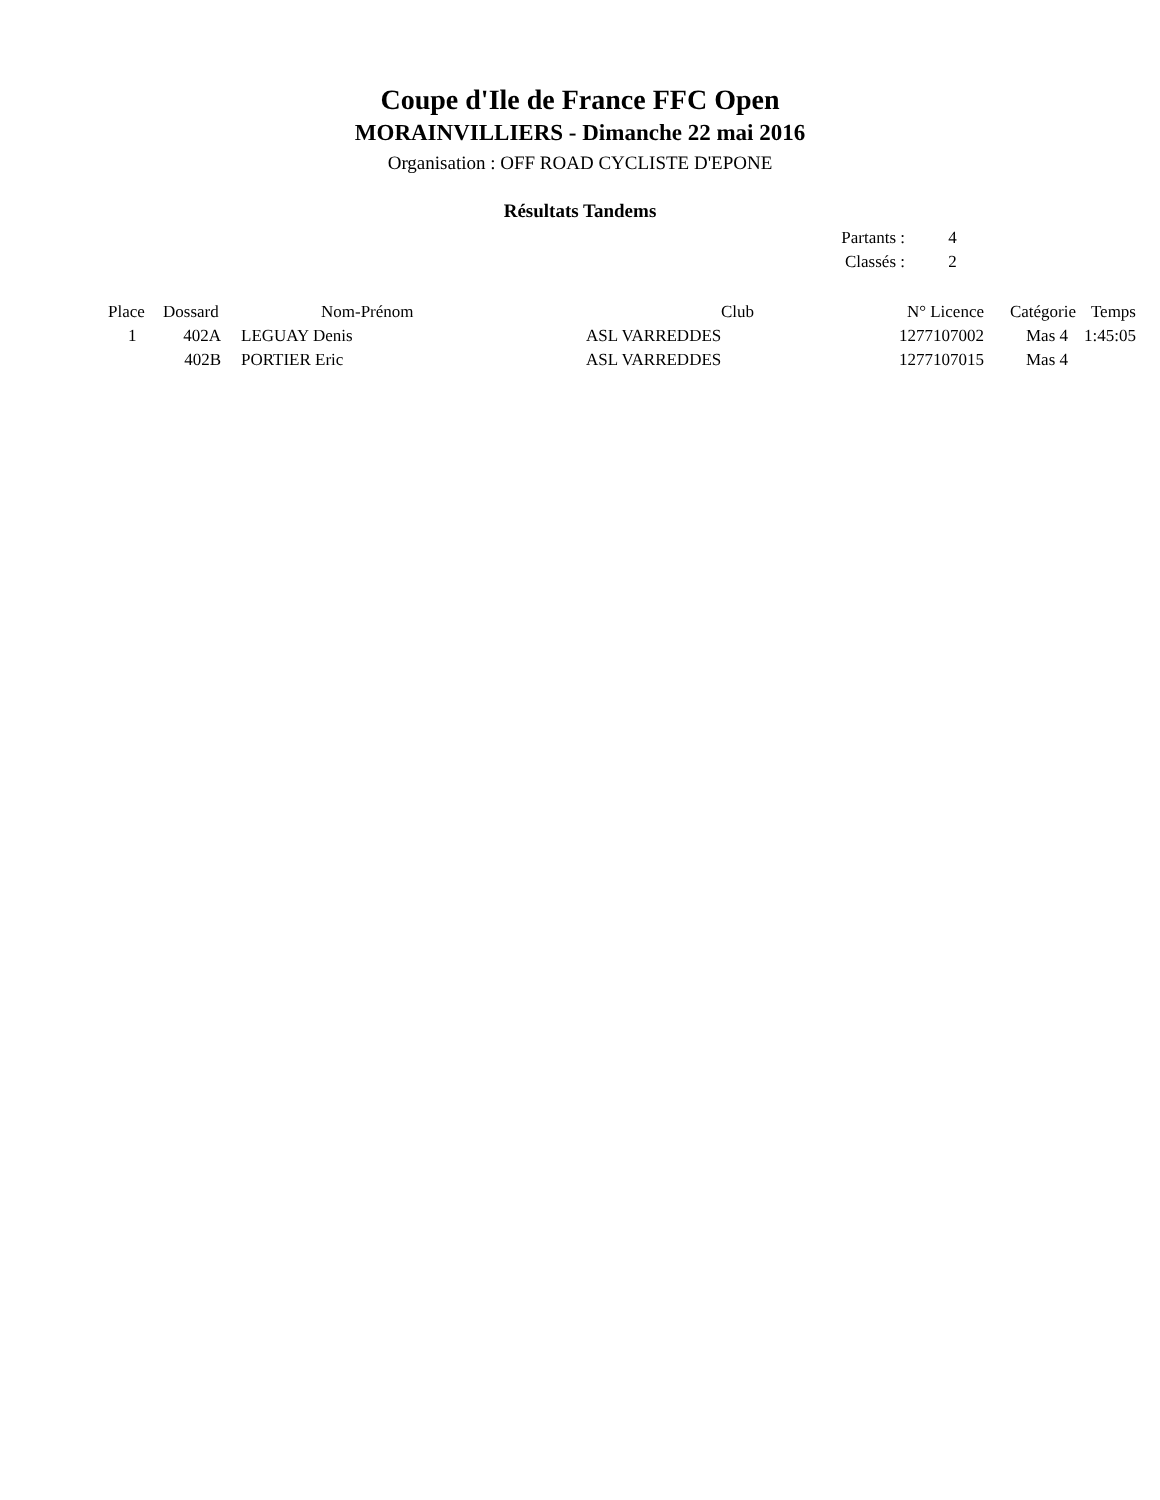Coupe d'Ile de France FFC Open
MORAINVILLIERS - Dimanche 22 mai 2016
Organisation : OFF ROAD CYCLISTE D'EPONE
Résultats Tandems
| Partants : | 4 |
| Classés : | 2 |
| Place | Dossard | Nom-Prénom | Club | N° Licence | Catégorie | Temps |
| --- | --- | --- | --- | --- | --- | --- |
| 1 | 402A | LEGUAY Denis | ASL VARREDDES | 1277107002 | Mas 4 | 1:45:05 |
| | 402B | PORTIER Eric | ASL VARREDDES | 1277107015 | Mas 4 | |